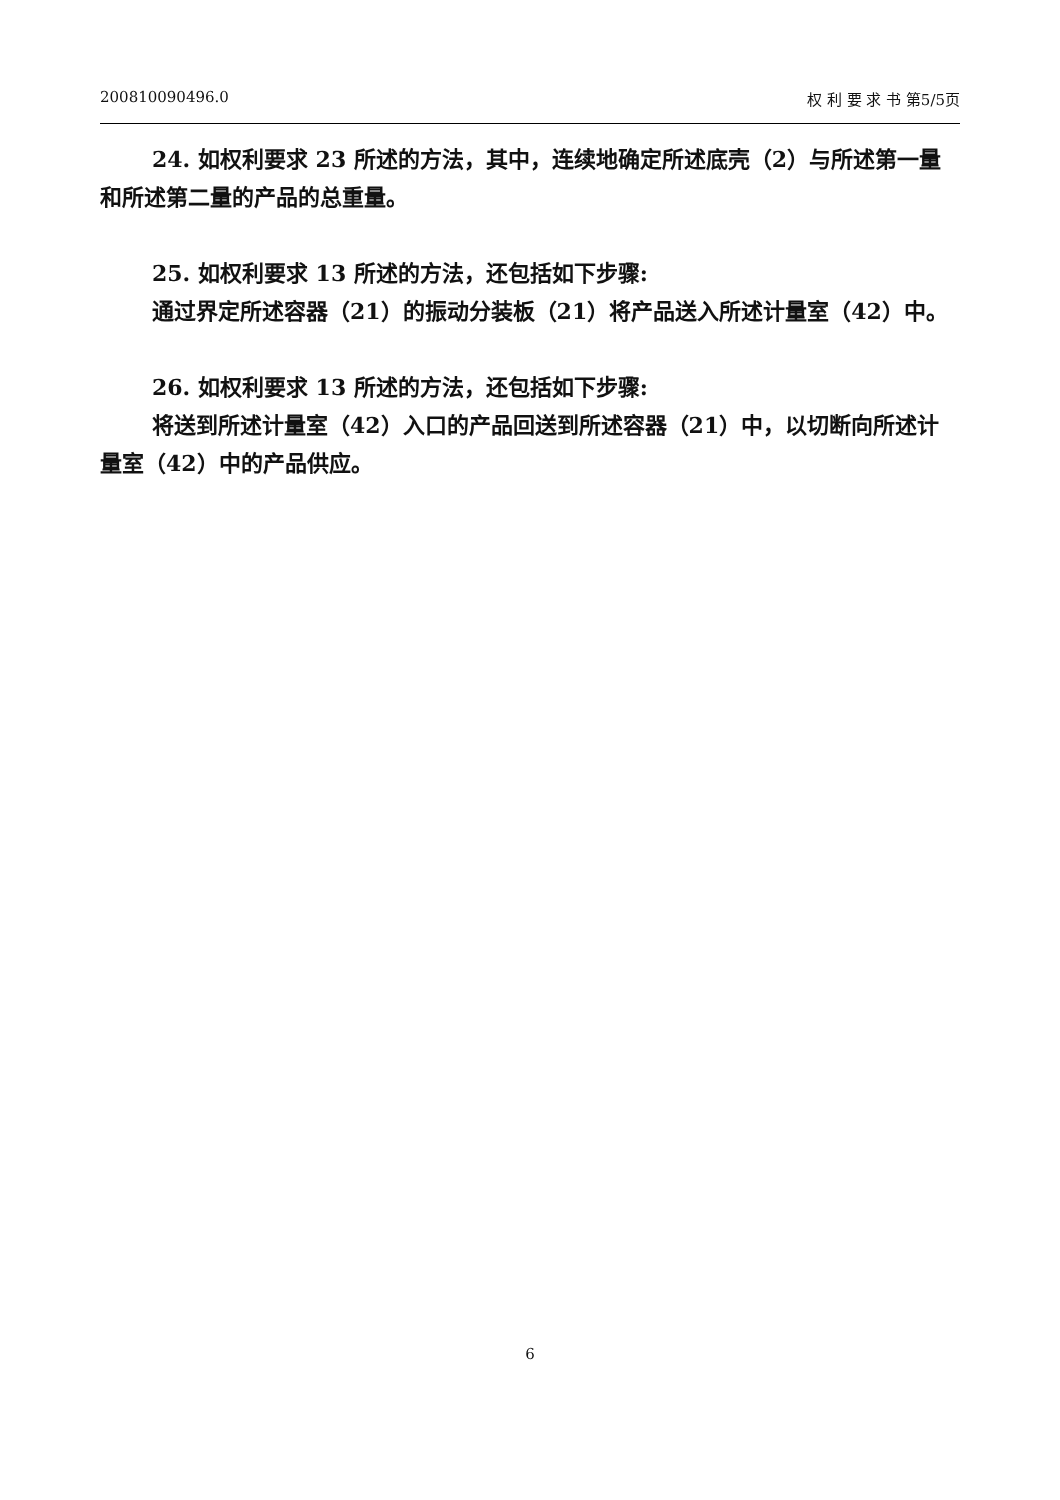200810090496.0 权 利 要 求 书 第5/5页
24. 如权利要求 23 所述的方法，其中，连续地确定所述底壳（2）与所述第一量和所述第二量的产品的总重量。
25. 如权利要求 13 所述的方法，还包括如下步骤:
通过界定所述容器（21）的振动分装板（21）将产品送入所述计量室（42）中。
26. 如权利要求 13 所述的方法，还包括如下步骤:
将送到所述计量室（42）入口的产品回送到所述容器（21）中，以切断向所述计量室（42）中的产品供应。
6